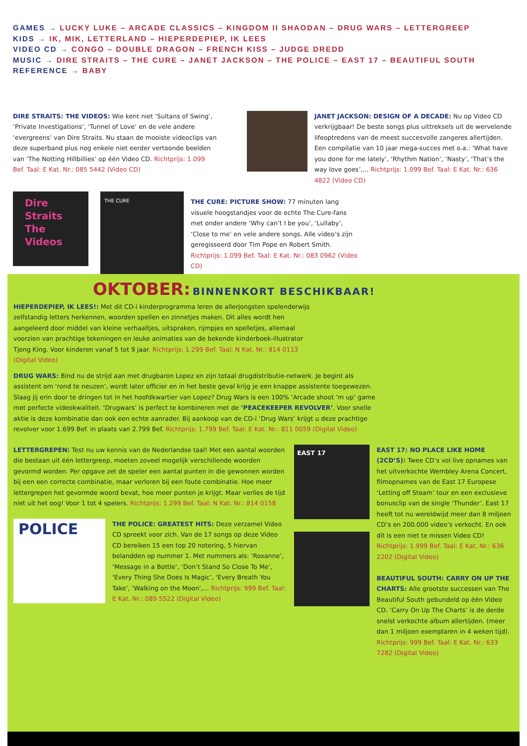GAMES → LUCKY LUKE – ARCADE CLASSICS – KINGDOM II SHAODAN – DRUG WARS – LETTERGREEP
KIDS → IK, MIK, LETTERLAND – HIEPERDEPIEP, IK LEES
VIDEO CD → CONGO – DOUBLE DRAGON – FRENCH KISS – JUDGE DREDD
MUSIC → DIRE STRAITS – THE CURE – JANET JACKSON – THE POLICE – EAST 17 – BEAUTIFUL SOUTH
REFERENCE → BABY
DIRE STRAITS: THE VIDEOS: Wie kent niet ‘Sultans of Swing’, ‘Private Investigations’, ‘Tunnel of Love’ en de vele andere ‘evergreens’ van Dire Straits. Nu staan de mooiste videoclips van deze superband plus nog enkele niet eerder vertoonde beelden van ‘The Notting Hillbillies’ op één Video CD. Richtprijs: 1.099 Bef. Taal: E Kat. Nr.: 085 5442 (Video CD)
JANET JACKSON: DESIGN OF A DECADE: Nu op Video CD verkrijgbaar! De beste songs plus uittreksels uit de wervelende lifeoptredens van de meest succesvolle zangeres allertijden. Een compilatie van 10 jaar mega-succes met o.a.: ‘What have you done for me lately’, ‘Rhythm Nation’, ‘Nasty’, ‘That’s the way love goes’,... Richtprijs: 1.099 Bef. Taal: E Kat. Nr.: 636 4822 (Video CD)
Dire
Straits
The
Videos
THE CURE
THE CURE: PICTURE SHOW: 77 minuten lang visuele hoogstandjes voor de echte The Cure-fans met onder andere ‘Why can’t I be you’, ‘Lullaby’, ‘Close to me’ en vele andere songs. Alle video’s zijn geregisseerd door Tim Pope en Robert Smith. Richtprijs: 1.099 Bef. Taal: E Kat. Nr.: 083 0962 (Video CD)
OKTOBER: BINNENKORT BESCHIKBAAR!
HIEPERDEPIEP, IK LEES!: Met dit CD-i kinderprogramma leren de allerjongsten spelenderwijs zelfstandig letters herkennen, woorden spellen en zinnetjes maken. Dit alles wordt hen aangeleerd door middel van kleine verhaaltjes, uitspraken, rijmpjes en spelletjes, allemaal voorzien van prachtige tekeningen en leuke animaties van de bekende kinderboek-illustrator Tjong King. Voor kinderen vanaf 5 tot 9 jaar. Richtprijs: 1.299 Bef. Taal: N Kat. Nr.: 814 0113 (Digital Video)
DRUG WARS: Bind nu de strijd aan met drugbaron Lopez en zijn totaal drugdistributie-netwerk. Je begint als assistent om ‘rond te neuzen’, wordt later officier en in het beste geval krijg je een knappe assistente toegewezen. Slaag jij erin door te dringen tot in het hoofdkwartier van Lopez? Drug Wars is een 100% ‘Arcade shoot ’m up’ game met perfecte videokwaliteit. ‘Drugwars’ is perfect te kombineren met de ‘PEACEKEEPER REVOLVER’. Voor snelle aktie is deze kombinatie dan ook een echte aanrader. Bij aankoop van de CD-i ‘Drug Wars’ krijgt u deze prachtige revolver voor 1.699 Bef. in plaats van 2.799 Bef. Richtprijs: 1.799 Bef. Taal: E Kat. Nr.: 811 0059 (Digital Video)
LETTERGREPEN: Test nu uw kennis van de Nederlandse taal! Met een aantal woorden die bestaan uit één lettergreep, moeten zoveel mogelijk verschillende woorden gevormd worden. Per opgave zet de speler een aantal punten in die gewonnen worden bij een een correcte combinatie, maar verloren bij een foute combinatie. Hoe meer lettergrepen het gevormde woord bevat, hoe meer punten je krijgt. Maar verlies de tijd niet uit het oog! Voor 1 tot 4 spelers. Richtprijs: 1.299 Bef. Taal: N Kat. Nr.: 814 0158
POLICE
THE POLICE: GREATEST HITS: Deze verzamel Video CD spreekt voor zich. Van de 17 songs op deze Video CD bereiken 15 een top 20 notering, 5 hiervan belandden op nummer 1. Met nummers als: ‘Roxanne’, ‘Message in a Bottle’, ‘Don’t Stand So Close To Me’, ‘Every Thing She Does Is Magic’, ‘Every Breath You Take’, ‘Walking on the Moon’,... Richtprijs: 999 Bef. Taal: E Kat. Nr.: 089 5522 (Digital Video)
EAST 17
EAST 17: NO PLACE LIKE HOME (2CD’S): Twee CD’s vol live opnames van het uitverkochte Wembley Arena Concert, filmopnames van de East 17 Europese ‘Letting off Steam’ tour en een exclusieve bonusclip van de single ‘Thunder’. East 17 heeft tot nu wereldwijd meer dan 8 miljoen CD’s en 200.000 video’s verkocht. En ook dit is een niet te missen Video CD! Richtprijs: 1.999 Bef. Taal: E Kat. Nr.: 636 2202 (Digital Video)
BEAUTIFUL SOUTH: CARRY ON UP THE CHARTS: Alle grootste successen van The Beautiful South gebundeld op één Video CD. ‘Carry On Up The Charts’ is de derde snelst verkochte album allertijden. (meer dan 1 miljoen exemplaren in 4 weken tijd). Richtprijs: 999 Bef. Taal: E Kat. Nr.: 633 7282 (Digital Video)